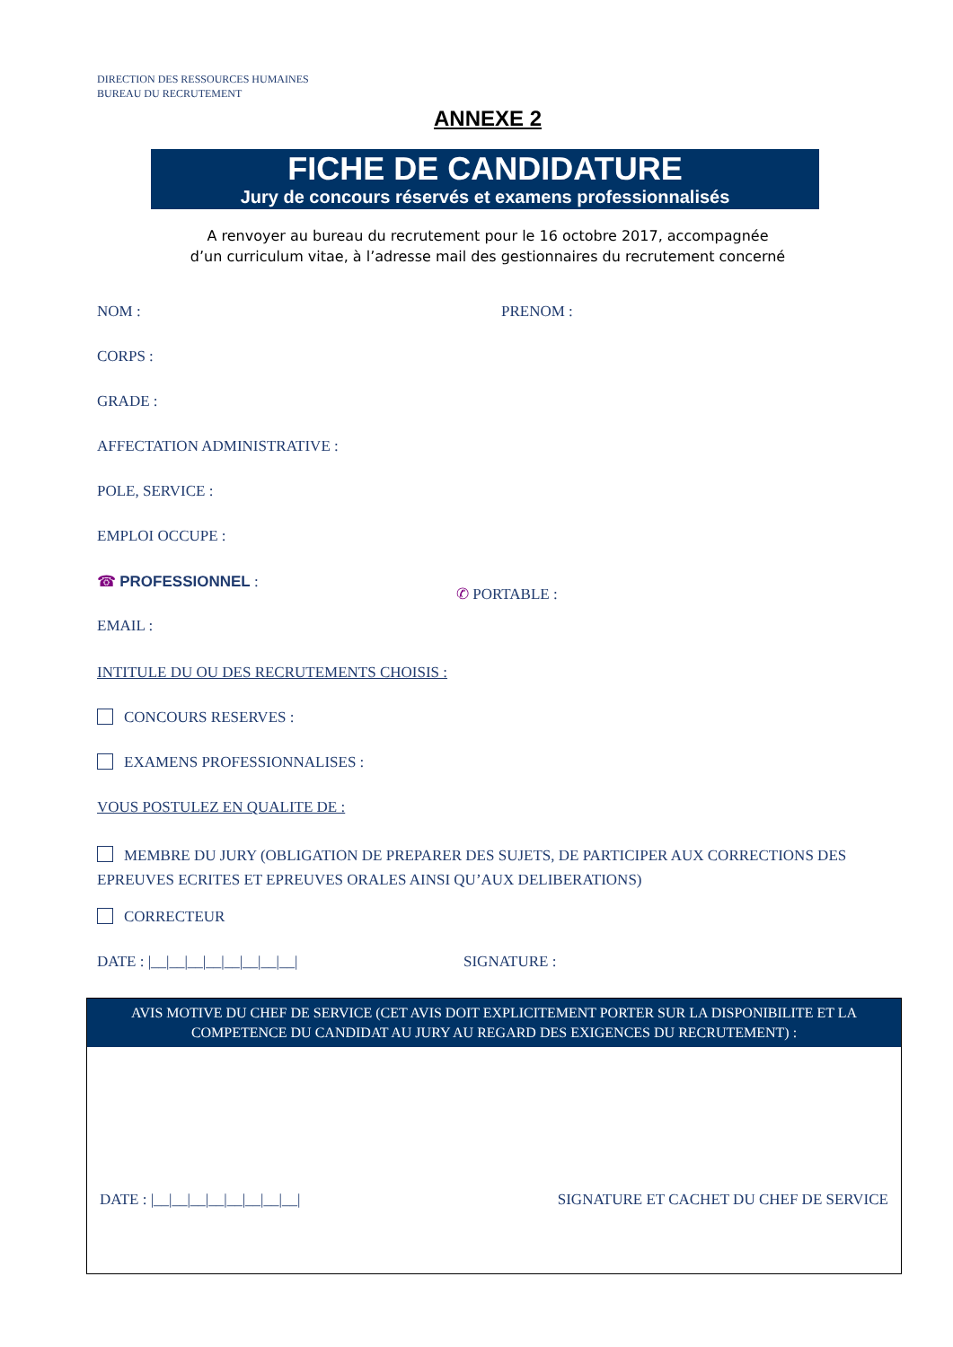DIRECTION DES RESSOURCES HUMAINES
BUREAU DU RECRUTEMENT
ANNEXE 2
FICHE DE CANDIDATURE
Jury de concours réservés et examens professionnalisés
A renvoyer au bureau du recrutement pour le 16 octobre 2017, accompagnée
d’un curriculum vitae, à l’adresse mail des gestionnaires du recrutement concerné
NOM : PRENOM :
CORPS :
GRADE :
AFFECTATION ADMINISTRATIVE :
POLE, SERVICE :
EMPLOI OCCUPE :
☎ PROFESSIONNEL : ✆ PORTABLE :
EMAIL :
INTITULE DU OU DES RECRUTEMENTS CHOISIS :
CONCOURS RESERVES :
EXAMENS PROFESSIONNALISES :
VOUS POSTULEZ EN QUALITE DE :
MEMBRE DU JURY (OBLIGATION DE PREPARER DES SUJETS, DE PARTICIPER AUX CORRECTIONS DES EPREUVES ECRITES ET EPREUVES ORALES AINSI QU’AUX DELIBERATIONS)
CORRECTEUR
DATE : |__|__|__|__|__|__|__|__| SIGNATURE :
AVIS MOTIVE DU CHEF DE SERVICE (CET AVIS DOIT EXPLICITEMENT PORTER SUR LA DISPONIBILITE ET LA COMPETENCE DU CANDIDAT AU JURY AU REGARD DES EXIGENCES DU RECRUTEMENT) :
DATE : |__|__|__|__|__|__|__|__| SIGNATURE ET CACHET DU CHEF DE SERVICE